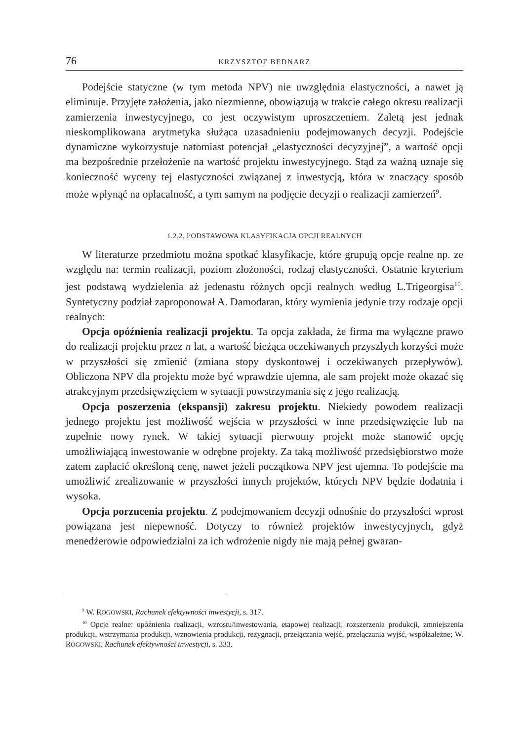76 KRZYSZTOF BEDNARZ
Podejście statyczne (w tym metoda NPV) nie uwzględnia elastyczności, a nawet ją eliminuje. Przyjęte założenia, jako niezmienne, obowiązują w trakcie całego okresu realizacji zamierzenia inwestycyjnego, co jest oczywistym uproszczeniem. Zaletą jest jednak nieskomplikowana arytmetyka służąca uzasadnieniu podejmowanych decyzji. Podejście dynamiczne wykorzystuje natomiast potencjał „elastyczności decyzyjnej”, a wartość opcji ma bezpośrednie przełożenie na wartość projektu inwestycyjnego. Stąd za ważną uznaje się konieczność wyceny tej elastyczności związanej z inwestycją, która w znaczący sposób może wpłynąć na opłacalność, a tym samym na podjęcie decyzji o realizacji zamierzeń<sup>9</sup>.
1.2.2. PODSTAWOWA KLASYFIKACJA OPCJI REALNYCH
W literaturze przedmiotu można spotkać klasyfikacje, które grupują opcje realne np. ze względu na: termin realizacji, poziom złożoności, rodzaj elastyczności. Ostatnie kryterium jest podstawą wydzielenia aż jedenastu różnych opcji realnych według L.Trigeorgisa<sup>10</sup>. Syntetyczny podział zaproponował A. Damodaran, który wymienia jedynie trzy rodzaje opcji realnych:
Opcja opóźnienia realizacji projektu. Ta opcja zakłada, że firma ma wyłączne prawo do realizacji projektu przez n lat, a wartość bieżąca oczekiwanych przyszłych korzyści może w przyszłości się zmienić (zmiana stopy dyskontowej i oczekiwanych przepływów). Obliczona NPV dla projektu może być wprawdzie ujemna, ale sam projekt może okazać się atrakcyjnym przedsięwzięciem w sytuacji powstrzymania się z jego realizacją.
Opcja poszerzenia (ekspansji) zakresu projektu. Niekiedy powodem realizacji jednego projektu jest możliwość wejścia w przyszłości w inne przedsięwzięcie lub na zupełnie nowy rynek. W takiej sytuacji pierwotny projekt może stanowić opcję umożliwiającą inwestowanie w odrębne projekty. Za taką możliwość przedsiębiorstwo może zatem zapłacić określoną cenę, nawet jeżeli początkowa NPV jest ujemna. To podejście ma umożliwić zrealizowanie w przyszłości innych projektów, których NPV będzie dodatnia i wysoka.
Opcja porzucenia projektu. Z podejmowaniem decyzji odnośnie do przyszłości wprost powiązana jest niepewność. Dotyczy to również projektów inwestycyjnych, gdyż menedżerowie odpowiedzialni za ich wdrożenie nigdy nie mają pełnej gwaran-
<sup>9</sup> W. ROGOWSKI, Rachunek efektywności inwestycji, s. 317.
<sup>10</sup> Opcje realne: opóźnienia realizacji, wzrostu/inwestowania, etapowej realizacji, rozszerzenia produkcji, zmniejszenia produkcji, wstrzymania produkcji, wznowienia produkcji, rezygnacji, przełączania wejść, przełączania wyjść, współzależne; W. ROGOWSKI, Rachunek efektywności inwestycji, s. 333.